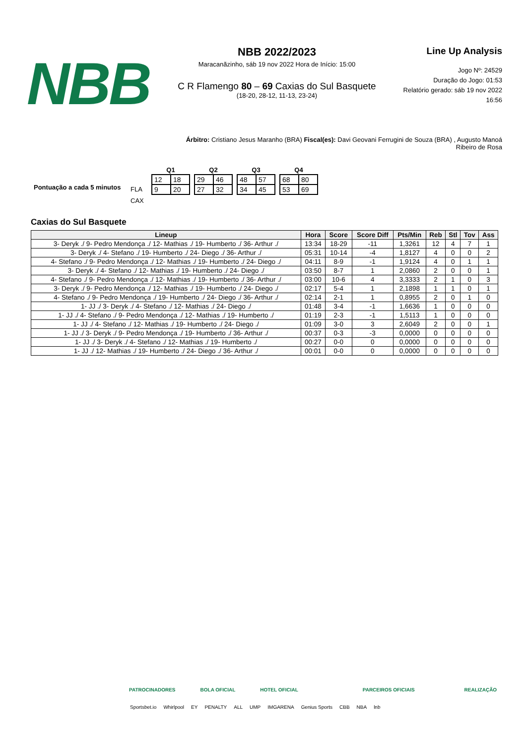NBB
NBB 2022/2023
Maracanãzinho, sáb 19 nov 2022 Hora de Início: 15:00
C R Flamengo 80 – 69 Caxias do Sul Basquete
(18-20, 28-12, 11-13, 23-24)
Line Up Analysis
Jogo Nº: 24529
Duração do Jogo: 01:53
Relatório gerado: sáb 19 nov 2022 16:56
Árbitro: Cristiano Jesus Maranho (BRA) Fiscal(es): Davi Geovani Ferrugini de Souza (BRA) , Augusto Manoá Ribeiro de Rosa
Pontuação a cada 5 minutos
FLA
CAX
| Q1 | |
| --- | --- |
| 12 | 18 |
| 9 | 20 |
| Q2 | |
| --- | --- |
| 29 | 46 |
| 27 | 32 |
| Q3 | |
| --- | --- |
| 48 | 57 |
| 34 | 45 |
| Q4 | |
| --- | --- |
| 68 | 80 |
| 53 | 69 |
Caxias do Sul Basquete
| Lineup | Hora | Score | Score Diff | Pts/Min | Reb | Stl | Tov | Ass |
| --- | --- | --- | --- | --- | --- | --- | --- | --- |
| 3- Deryk ./ 9- Pedro Mendonça ./ 12- Mathias ./ 19- Humberto ./ 36- Arthur ./ | 13:34 | 18-29 | -11 | 1,3261 | 12 | 4 | 7 | 1 |
| 3- Deryk ./ 4- Stefano ./ 19- Humberto ./ 24- Diego ./ 36- Arthur ./ | 05:31 | 10-14 | -4 | 1,8127 | 4 | 0 | 0 | 2 |
| 4- Stefano ./ 9- Pedro Mendonça ./ 12- Mathias ./ 19- Humberto ./ 24- Diego ./ | 04:11 | 8-9 | -1 | 1,9124 | 4 | 0 | 1 | 1 |
| 3- Deryk ./ 4- Stefano ./ 12- Mathias ./ 19- Humberto ./ 24- Diego ./ | 03:50 | 8-7 | 1 | 2,0860 | 2 | 0 | 0 | 1 |
| 4- Stefano ./ 9- Pedro Mendonça ./ 12- Mathias ./ 19- Humberto ./ 36- Arthur ./ | 03:00 | 10-6 | 4 | 3,3333 | 2 | 1 | 0 | 3 |
| 3- Deryk ./ 9- Pedro Mendonça ./ 12- Mathias ./ 19- Humberto ./ 24- Diego ./ | 02:17 | 5-4 | 1 | 2,1898 | 1 | 1 | 0 | 1 |
| 4- Stefano ./ 9- Pedro Mendonça ./ 19- Humberto ./ 24- Diego ./ 36- Arthur ./ | 02:14 | 2-1 | 1 | 0,8955 | 2 | 0 | 1 | 0 |
| 1- JJ ./ 3- Deryk ./ 4- Stefano ./ 12- Mathias ./ 24- Diego ./ | 01:48 | 3-4 | -1 | 1,6636 | 1 | 0 | 0 | 0 |
| 1- JJ ./ 4- Stefano ./ 9- Pedro Mendonça ./ 12- Mathias ./ 19- Humberto ./ | 01:19 | 2-3 | -1 | 1,5113 | 1 | 0 | 0 | 0 |
| 1- JJ ./ 4- Stefano ./ 12- Mathias ./ 19- Humberto ./ 24- Diego ./ | 01:09 | 3-0 | 3 | 2,6049 | 2 | 0 | 0 | 1 |
| 1- JJ ./ 3- Deryk ./ 9- Pedro Mendonça ./ 19- Humberto ./ 36- Arthur ./ | 00:37 | 0-3 | -3 | 0,0000 | 0 | 0 | 0 | 0 |
| 1- JJ ./ 3- Deryk ./ 4- Stefano ./ 12- Mathias ./ 19- Humberto ./ | 00:27 | 0-0 | 0 | 0,0000 | 0 | 0 | 0 | 0 |
| 1- JJ ./ 12- Mathias ./ 19- Humberto ./ 24- Diego ./ 36- Arthur ./ | 00:01 | 0-0 | 0 | 0,0000 | 0 | 0 | 0 | 0 |
PATROCINADORES BOLA OFICIAL HOTEL OFICIAL PARCEIROS OFICIAIS REALIZAÇÃO
Sportsbet.io Whirlpool EY PENALTY ALL UMP IMGARENA Genius Sports CBB NBA lnb